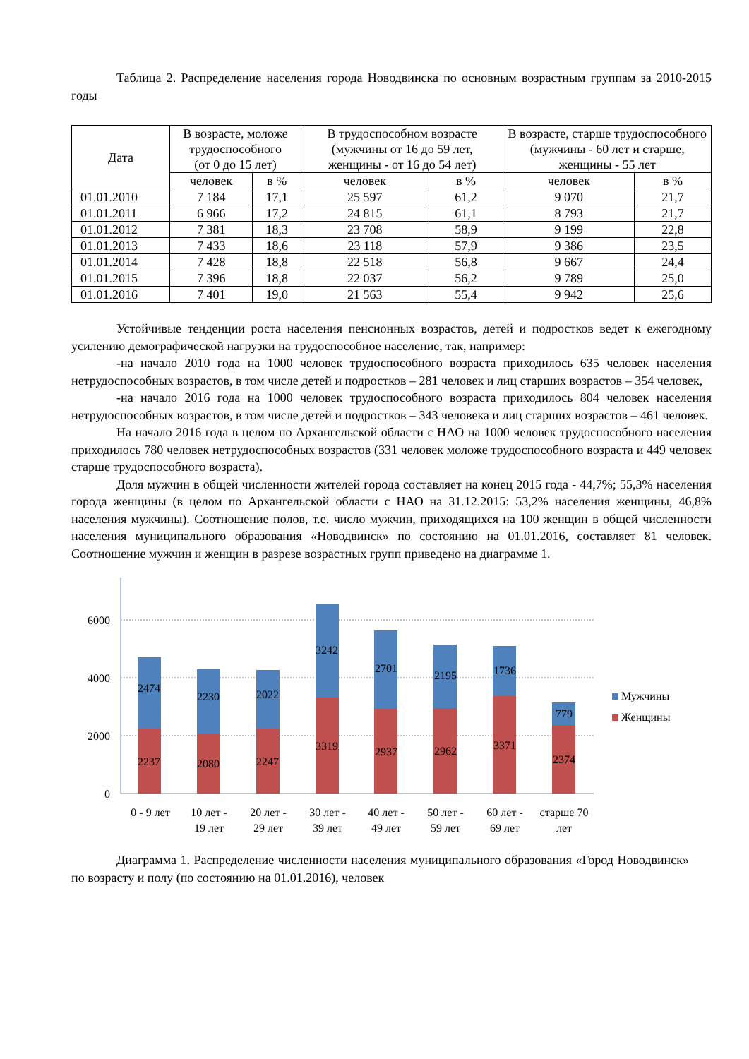Таблица 2. Распределение населения города Новодвинска по основным возрастным группам за 2010-2015 годы
| Дата | В возрасте, моложе трудоспособного (от 0 до 15 лет) | | В трудоспособном возрасте (мужчины от 16 до 59 лет, женщины - от 16 до 54 лет) | | В возрасте, старше трудоспособного (мужчины - 60 лет и старше, женщины - 55 лет | |
| --- | --- | --- | --- | --- | --- | --- |
| | человек | в % | человек | в % | человек | в % |
| 01.01.2010 | 7 184 | 17,1 | 25 597 | 61,2 | 9 070 | 21,7 |
| 01.01.2011 | 6 966 | 17,2 | 24 815 | 61,1 | 8 793 | 21,7 |
| 01.01.2012 | 7 381 | 18,3 | 23 708 | 58,9 | 9 199 | 22,8 |
| 01.01.2013 | 7 433 | 18,6 | 23 118 | 57,9 | 9 386 | 23,5 |
| 01.01.2014 | 7 428 | 18,8 | 22 518 | 56,8 | 9 667 | 24,4 |
| 01.01.2015 | 7 396 | 18,8 | 22 037 | 56,2 | 9 789 | 25,0 |
| 01.01.2016 | 7 401 | 19,0 | 21 563 | 55,4 | 9 942 | 25,6 |
Устойчивые тенденции роста населения пенсионных возрастов, детей и подростков ведет к ежегодному усилению демографической нагрузки на трудоспособное население, так, например:
-на начало 2010 года на 1000 человек трудоспособного возраста приходилось 635 человек населения нетрудоспособных возрастов, в том числе детей и подростков – 281 человек и лиц старших возрастов – 354 человек,
-на начало 2016 года на 1000 человек трудоспособного возраста приходилось 804 человек населения нетрудоспособных возрастов, в том числе детей и подростков – 343 человека и лиц старших возрастов – 461 человек.
На начало 2016 года в целом по Архангельской области с НАО на 1000 человек трудоспособного населения приходилось 780 человек нетрудоспособных возрастов (331 человек моложе трудоспособного возраста и 449 человек старше трудоспособного возраста).
Доля мужчин в общей численности жителей города составляет на конец 2015 года - 44,7%; 55,3% населения города женщины (в целом по Архангельской области с НАО на 31.12.2015: 53,2% населения женщины, 46,8% населения мужчины). Соотношение полов, т.е. число мужчин, приходящихся на 100 женщин в общей численности населения муниципального образования «Новодвинск» по состоянию на 01.01.2016, составляет 81 человек. Соотношение мужчин и женщин в разрезе возрастных групп приведено на диаграмме 1.
6000
4000
2000
0
2474
2230
2022
3242
2701
2195
1736
779
2237
2080
2247
3319
2937
2962
3371
2374
0 - 9 лет
10 лет -
19 лет
20 лет -
29 лет
30 лет -
39 лет
40 лет -
49 лет
50 лет -
59 лет
60 лет -
69 лет
старше 70
лет
Мужчины
Женщины
Диаграмма 1. Распределение численности населения муниципального образования «Город Новодвинск» по возрасту и полу (по состоянию на 01.01.2016), человек